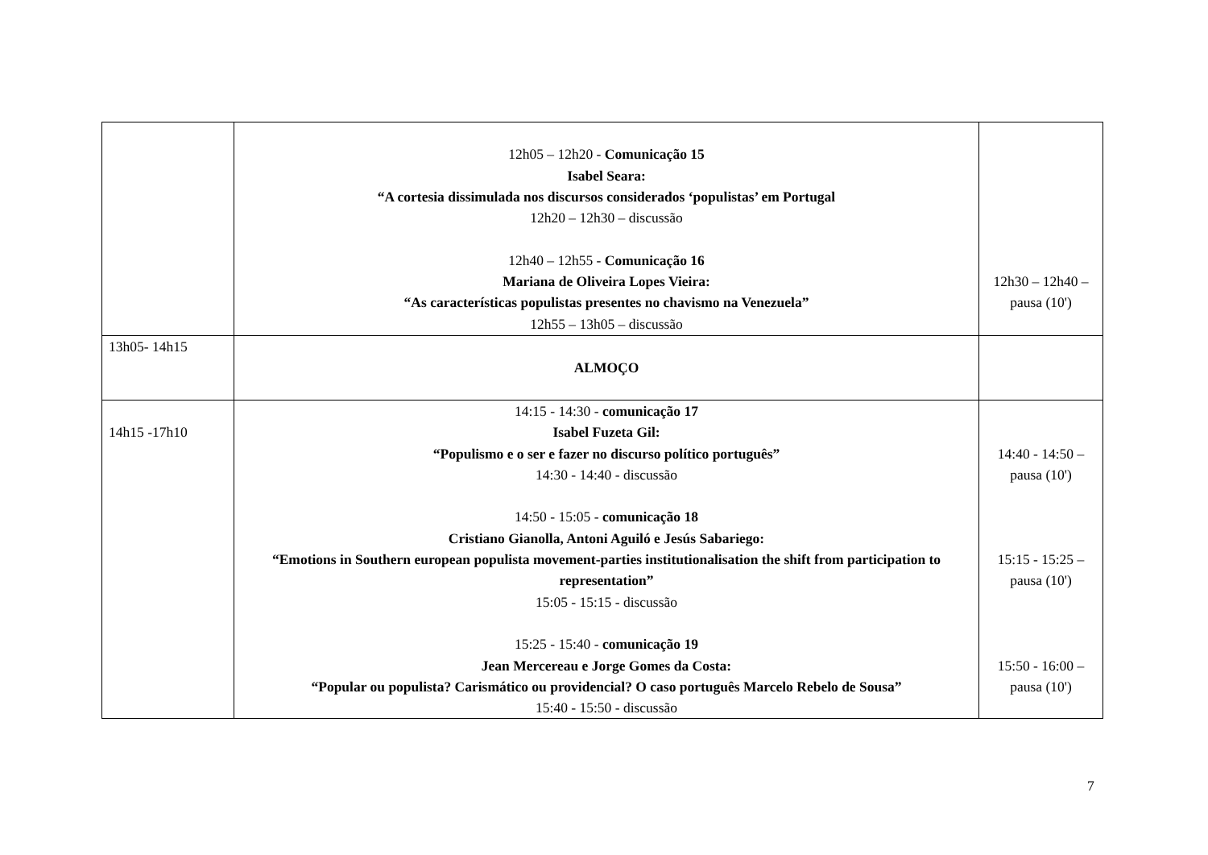| | 12h05 – 12h20 - Comunicação 15 Isabel Seara: “A cortesia dissimulada nos discursos considerados ‘populistas’ em Portugal 12h20 – 12h30 – discussão 12h40 – 12h55 - Comunicação 16 Mariana de Oliveira Lopes Vieira: “As características populistas presentes no chavismo na Venezuela” 12h55 – 13h05 – discussão | 12h30 – 12h40 – pausa (10') |
| 13h05- 14h15 | ALMOÇO | |
| 14h15 -17h10 | 14:15 - 14:30 - comunicação 17 Isabel Fuzeta Gil: “Populismo e o ser e fazer no discurso político português” 14:30 - 14:40 - discussão 14:50 - 15:05 - comunicação 18 Cristiano Gianolla, Antoni Aguiló e Jesús Sabariego: “Emotions in Southern european populista movement-parties institutionalisation the shift from participation to representation” 15:05 - 15:15 - discussão 15:25 - 15:40 - comunicação 19 Jean Mercereau e Jorge Gomes da Costa: “Popular ou populista? Carismático ou providencial? O caso português Marcelo Rebelo de Sousa” 15:40 - 15:50 - discussão | 14:40 - 14:50 – pausa (10') 15:15 - 15:25 – pausa (10') 15:50 - 16:00 – pausa (10') |
7